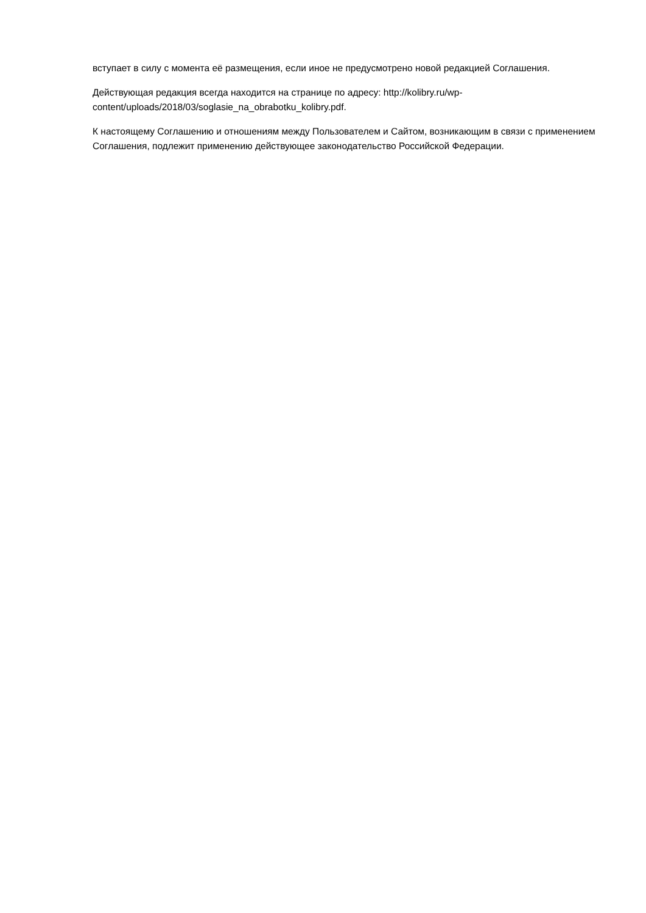вступает в силу с момента её размещения, если иное не предусмотрено новой редакцией Соглашения.
Действующая редакция всегда находится на странице по адресу: http://kolibry.ru/wp-content/uploads/2018/03/soglasie_na_obrabotku_kolibry.pdf.
К настоящему Соглашению и отношениям между Пользователем и Сайтом, возникающим в связи с применением Соглашения, подлежит применению действующее законодательство Российской Федерации.